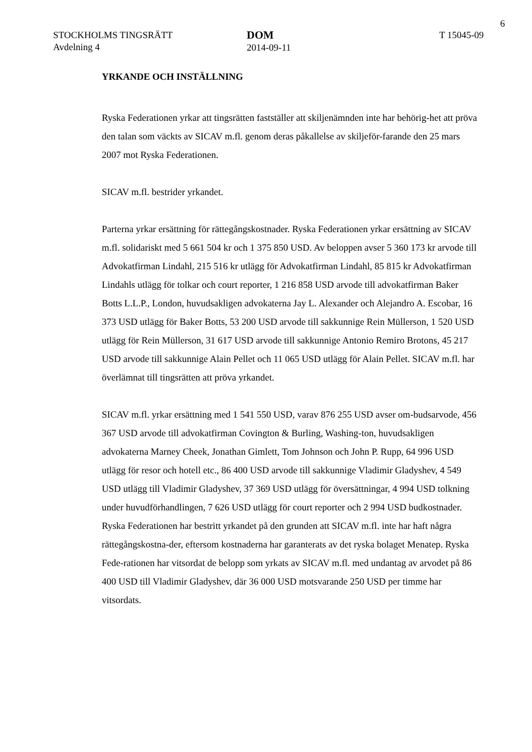6
STOCKHOLMS TINGSRÄTT
Avdelning 4
DOM
2014-09-11
T 15045-09
YRKANDE OCH INSTÄLLNING
Ryska Federationen yrkar att tingsrätten fastställer att skiljenämnden inte har behörig-het att pröva den talan som väckts av SICAV m.fl. genom deras påkallelse av skiljeför-farande den 25 mars 2007 mot Ryska Federationen.
SICAV m.fl. bestrider yrkandet.
Parterna yrkar ersättning för rättegångskostnader. Ryska Federationen yrkar ersättning av SICAV m.fl. solidariskt med 5 661 504 kr och 1 375 850 USD. Av beloppen avser 5 360 173 kr arvode till Advokatfirman Lindahl, 215 516 kr utlägg för Advokatfirman Lindahl, 85 815 kr Advokatfirman Lindahls utlägg för tolkar och court reporter, 1 216 858 USD arvode till advokatfirman Baker Botts L.L.P., London, huvudsakligen advokaterna Jay L. Alexander och Alejandro A. Escobar, 16 373 USD utlägg för Baker Botts, 53 200 USD arvode till sakkunnige Rein Müllerson, 1 520 USD utlägg för Rein Müllerson, 31 617 USD arvode till sakkunnige Antonio Remiro Brotons, 45 217 USD arvode till sakkunnige Alain Pellet och 11 065 USD utlägg för Alain Pellet. SICAV m.fl. har överlämnat till tingsrätten att pröva yrkandet.
SICAV m.fl. yrkar ersättning med 1 541 550 USD, varav 876 255 USD avser om-budsarvode, 456 367 USD arvode till advokatfirman Covington & Burling, Washing-ton, huvudsakligen advokaterna Marney Cheek, Jonathan Gimlett, Tom Johnson och John P. Rupp, 64 996 USD utlägg för resor och hotell etc., 86 400 USD arvode till sakkunnige Vladimir Gladyshev, 4 549 USD utlägg till Vladimir Gladyshev, 37 369 USD utlägg för översättningar, 4 994 USD tolkning under huvudförhandlingen, 7 626 USD utlägg för court reporter och 2 994 USD budkostnader. Ryska Federationen har bestritt yrkandet på den grunden att SICAV m.fl. inte har haft några rättegångskostna-der, eftersom kostnaderna har garanterats av det ryska bolaget Menatep. Ryska Fede-rationen har vitsordat de belopp som yrkats av SICAV m.fl. med undantag av arvodet på 86 400 USD till Vladimir Gladyshev, där 36 000 USD motsvarande 250 USD per timme har vitsordats.